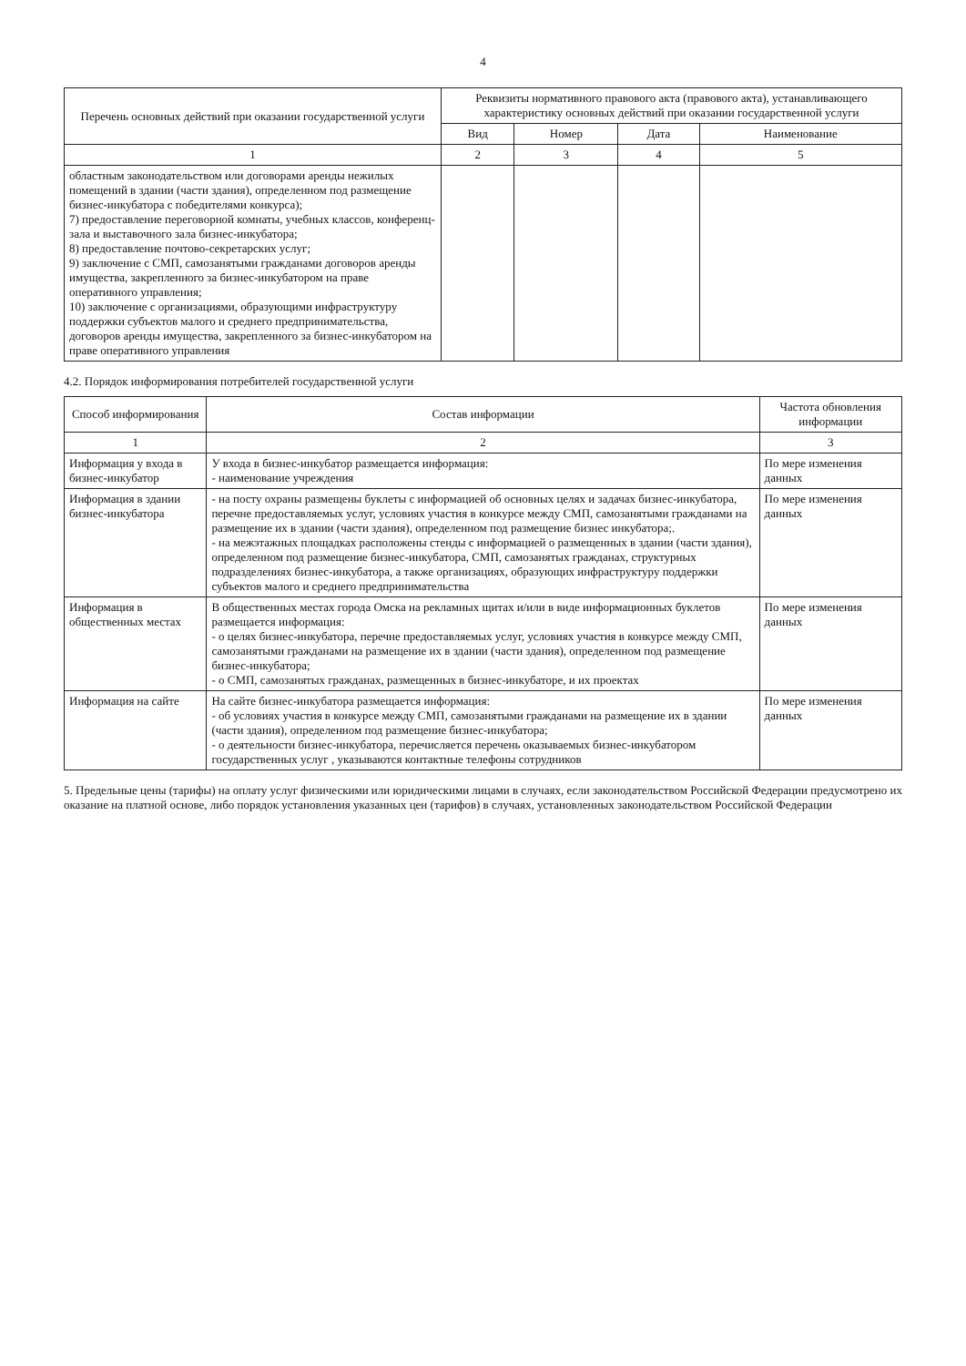4
| Перечень основных действий при оказании государственной услуги | Реквизиты нормативного правового акта (правового акта), устанавливающего характеристику основных действий при оказании государственной услуги | | | |
| --- | --- | --- | --- | --- |
| | Вид | Номер | Дата | Наименование |
| 1 | 2 | 3 | 4 | 5 |
| областным законодательством или договорами аренды нежилых помещений в здании (части здания), определенном под размещение бизнес-инкубатора с победителями конкурса); 7) предоставление переговорной комнаты, учебных классов, конференц-зала и выставочного зала бизнес-инкубатора; 8) предоставление почтово-секретарских услуг; 9) заключение с СМП, самозанятыми гражданами договоров аренды имущества, закрепленного за бизнес-инкубатором на праве оперативного управления; 10) заключение с организациями, образующими инфраструктуру поддержки субъектов малого и среднего предпринимательства, договоров аренды имущества, закрепленного за бизнес-инкубатором на праве оперативного управления | | | | |
4.2. Порядок информирования потребителей государственной услуги
| Способ информирования | Состав информации | Частота обновления информации |
| --- | --- | --- |
| 1 | 2 | 3 |
| Информация у входа в бизнес-инкубатор | У входа в бизнес-инкубатор размещается информация: - наименование учреждения | По мере изменения данных |
| Информация в здании бизнес-инкубатора | - на посту охраны размещены буклеты с информацией об основных целях и задачах бизнес-инкубатора, перечне предоставляемых услуг, условиях участия в конкурсе между СМП, самозанятыми гражданами на размещение их в здании (части здания), определенном под размещение бизнес инкубатора;. - на межэтажных площадках расположены стенды с информацией о размещенных в здании (части здания), определенном под размещение бизнес-инкубатора, СМП, самозанятых гражданах, структурных подразделениях бизнес-инкубатора, а также организациях, образующих инфраструктуру поддержки субъектов малого и среднего предпринимательства | По мере изменения данных |
| Информация в общественных местах | В общественных местах города Омска на рекламных щитах и/или в виде информационных буклетов размещается информация: - о целях бизнес-инкубатора, перечне предоставляемых услуг, условиях участия в конкурсе между СМП, самозанятыми гражданами на размещение их в здании (части здания), определенном под размещение бизнес-инкубатора; - о СМП, самозанятых гражданах, размещенных в бизнес-инкубаторе, и их проектах | По мере изменения данных |
| Информация на сайте | На сайте бизнес-инкубатора размещается информация: - об условиях участия в конкурсе между СМП, самозанятыми гражданами на размещение их в здании (части здания), определенном под размещение бизнес-инкубатора; - о деятельности бизнес-инкубатора, перечисляется перечень оказываемых бизнес-инкубатором государственных услуг , указываются контактные телефоны сотрудников | По мере изменения данных |
5. Предельные цены (тарифы) на оплату услуг физическими или юридическими лицами в случаях, если законодательством Российской Федерации предусмотрено их оказание на платной основе, либо порядок установления указанных цен (тарифов) в случаях, установленных законодательством Российской Федерации